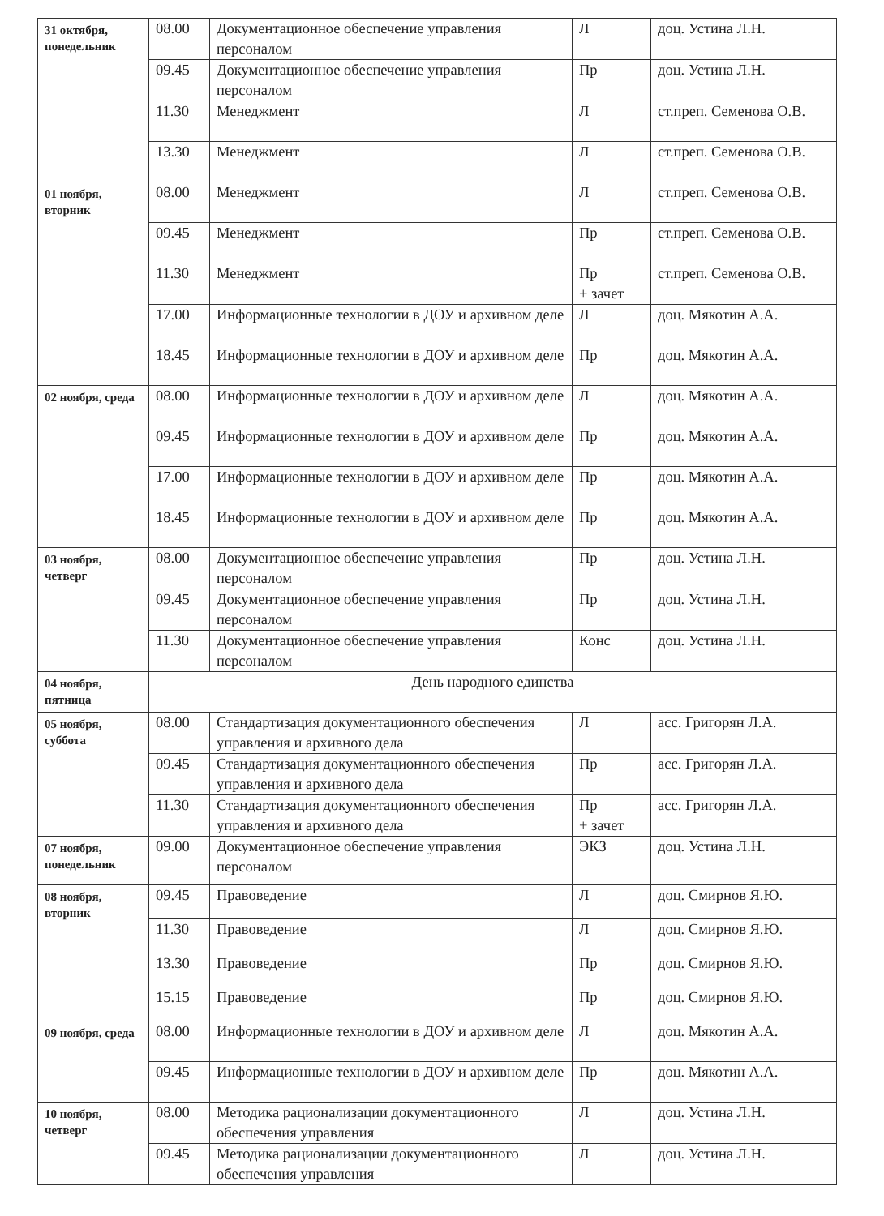| 31 октября, понедельник | 08.00 | Документационное обеспечение управления персоналом | Л | доц. Устина Л.Н. |
| | 09.45 | Документационное обеспечение управления персоналом | Пр | доц. Устина Л.Н. |
| | 11.30 | Менеджмент | Л | ст.преп. Семенова О.В. |
| | 13.30 | Менеджмент | Л | ст.преп. Семенова О.В. |
| 01 ноября, вторник | 08.00 | Менеджмент | Л | ст.преп. Семенова О.В. |
| | 09.45 | Менеджмент | Пр | ст.преп. Семенова О.В. |
| | 11.30 | Менеджмент | Пр + зачет | ст.преп. Семенова О.В. |
| | 17.00 | Информационные технологии в ДОУ и архивном деле | Л | доц. Мякотин А.А. |
| | 18.45 | Информационные технологии в ДОУ и архивном деле | Пр | доц. Мякотин А.А. |
| 02 ноября, среда | 08.00 | Информационные технологии в ДОУ и архивном деле | Л | доц. Мякотин А.А. |
| | 09.45 | Информационные технологии в ДОУ и архивном деле | Пр | доц. Мякотин А.А. |
| | 17.00 | Информационные технологии в ДОУ и архивном деле | Пр | доц. Мякотин А.А. |
| | 18.45 | Информационные технологии в ДОУ и архивном деле | Пр | доц. Мякотин А.А. |
| 03 ноября, четверг | 08.00 | Документационное обеспечение управления персоналом | Пр | доц. Устина Л.Н. |
| | 09.45 | Документационное обеспечение управления персоналом | Пр | доц. Устина Л.Н. |
| | 11.30 | Документационное обеспечение управления персоналом | Конс | доц. Устина Л.Н. |
| 04 ноября, пятница | День народного единства | | | |
| 05 ноября, суббота | 08.00 | Стандартизация документационного обеспечения управления и архивного дела | Л | асс. Григорян Л.А. |
| | 09.45 | Стандартизация документационного обеспечения управления и архивного дела | Пр | асс. Григорян Л.А. |
| | 11.30 | Стандартизация документационного обеспечения управления и архивного дела | Пр + зачет | асс. Григорян Л.А. |
| 07 ноября, понедельник | 09.00 | Документационное обеспечение управления персоналом | ЭКЗ | доц. Устина Л.Н. |
| 08 ноября, вторник | 09.45 | Правоведение | Л | доц. Смирнов Я.Ю. |
| | 11.30 | Правоведение | Л | доц. Смирнов Я.Ю. |
| | 13.30 | Правоведение | Пр | доц. Смирнов Я.Ю. |
| | 15.15 | Правоведение | Пр | доц. Смирнов Я.Ю. |
| 09 ноября, среда | 08.00 | Информационные технологии в ДОУ и архивном деле | Л | доц. Мякотин А.А. |
| | 09.45 | Информационные технологии в ДОУ и архивном деле | Пр | доц. Мякотин А.А. |
| 10 ноября, четверг | 08.00 | Методика рационализации документационного обеспечения управления | Л | доц. Устина Л.Н. |
| | 09.45 | Методика рационализации документационного обеспечения управления | Л | доц. Устина Л.Н. |